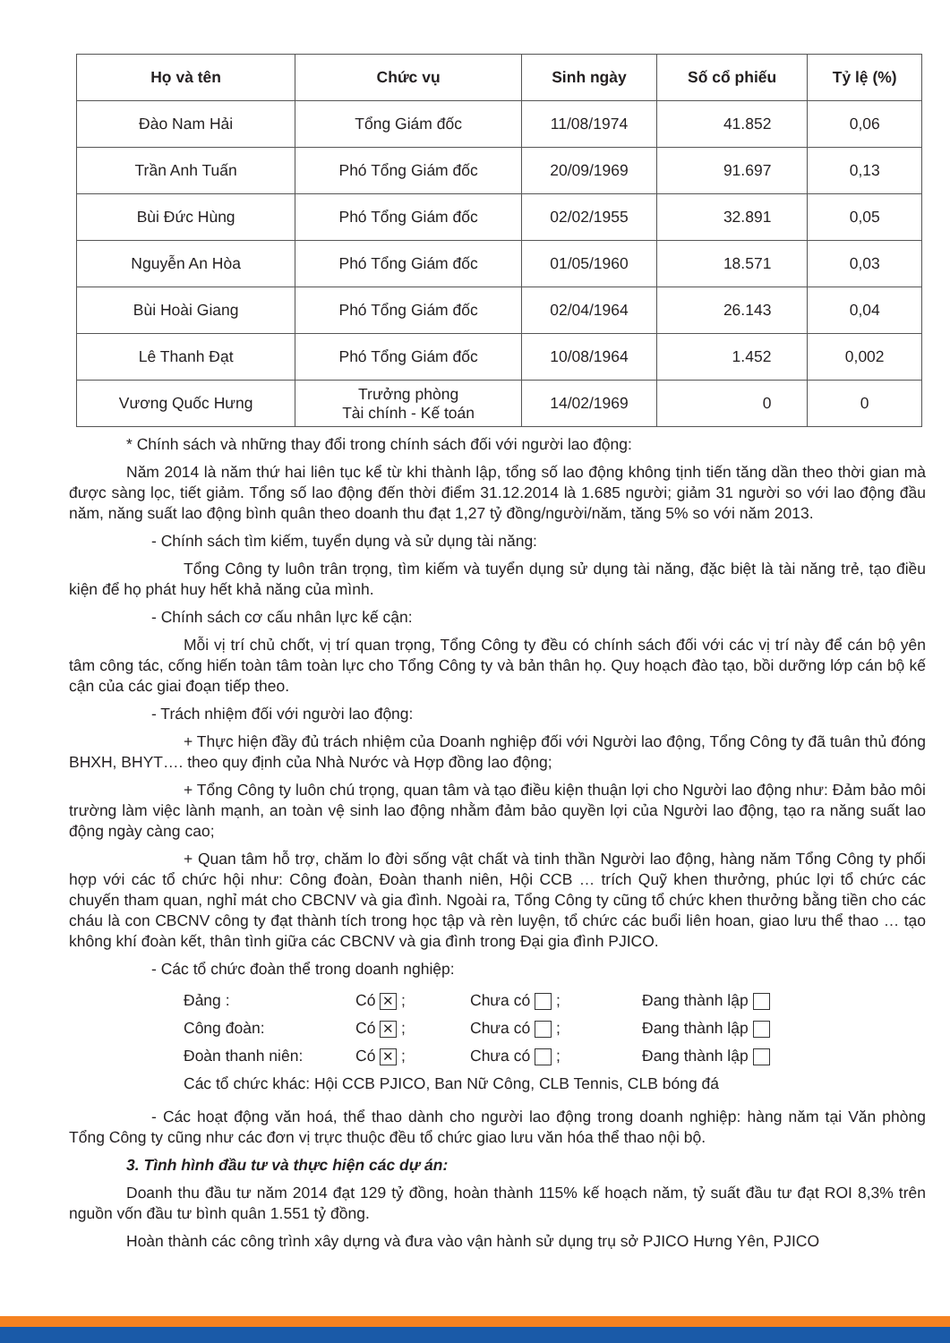| Họ và tên | Chức vụ | Sinh ngày | Số cổ phiếu | Tỷ lệ (%) |
| --- | --- | --- | --- | --- |
| Đào Nam Hải | Tổng Giám đốc | 11/08/1974 | 41.852 | 0,06 |
| Trần Anh Tuấn | Phó Tổng Giám đốc | 20/09/1969 | 91.697 | 0,13 |
| Bùi Đức Hùng | Phó Tổng Giám đốc | 02/02/1955 | 32.891 | 0,05 |
| Nguyễn An Hòa | Phó Tổng Giám đốc | 01/05/1960 | 18.571 | 0,03 |
| Bùi Hoài Giang | Phó Tổng Giám đốc | 02/04/1964 | 26.143 | 0,04 |
| Lê Thanh Đạt | Phó Tổng Giám đốc | 10/08/1964 | 1.452 | 0,002 |
| Vương Quốc Hưng | Trưởng phòng Tài chính - Kế toán | 14/02/1969 | 0 | 0 |
* Chính sách và những thay đổi trong chính sách đối với người lao động:
Năm 2014 là năm thứ hai liên tục kể từ khi thành lập, tổng số lao động không tịnh tiến tăng dần theo thời gian mà được sàng lọc, tiết giảm. Tổng số lao động đến thời điểm 31.12.2014 là 1.685 người; giảm 31 người so với lao động đầu năm, năng suất lao động bình quân theo doanh thu đạt 1,27 tỷ đồng/người/năm, tăng 5% so với năm 2013.
- Chính sách tìm kiếm, tuyển dụng và sử dụng tài năng:
Tổng Công ty luôn trân trọng, tìm kiếm và tuyển dụng sử dụng tài năng, đặc biệt là tài năng trẻ, tạo điều kiện để họ phát huy hết khả năng của mình.
- Chính sách cơ cấu nhân lực kế cận:
Mỗi vị trí chủ chốt, vị trí quan trọng, Tổng Công ty đều có chính sách đối với các vị trí này để cán bộ yên tâm công tác, cống hiến toàn tâm toàn lực cho Tổng Công ty và bản thân họ. Quy hoạch đào tạo, bồi dưỡng lớp cán bộ kế cận của các giai đoạn tiếp theo.
- Trách nhiệm đối với người lao động:
+ Thực hiện đầy đủ trách nhiệm của Doanh nghiệp đối với Người lao động, Tổng Công ty đã tuân thủ đóng BHXH, BHYT…. theo quy định của Nhà Nước và Hợp đồng lao động;
+ Tổng Công ty luôn chú trọng, quan tâm và tạo điều kiện thuận lợi cho Người lao động như: Đảm bảo môi trường làm việc lành mạnh, an toàn vệ sinh lao động nhằm đảm bảo quyền lợi của Người lao động, tạo ra năng suất lao động ngày càng cao;
+ Quan tâm hỗ trợ, chăm lo đời sống vật chất và tinh thần Người lao động, hàng năm Tổng Công ty phối hợp với các tổ chức hội như: Công đoàn, Đoàn thanh niên, Hội CCB … trích Quỹ khen thưởng, phúc lợi tổ chức các chuyến tham quan, nghỉ mát cho CBCNV và gia đình. Ngoài ra, Tổng Công ty cũng tổ chức khen thưởng bằng tiền cho các cháu là con CBCNV công ty đạt thành tích trong học tập và rèn luyện, tổ chức các buổi liên hoan, giao lưu thể thao … tạo không khí đoàn kết, thân tình giữa các CBCNV và gia đình trong Đại gia đình PJICO.
- Các tổ chức đoàn thể trong doanh nghiệp:
Đảng : Có ✕ ; Chưa có ; Đang thành lập
Công đoàn: Có ✕ ; Chưa có ; Đang thành lập
Đoàn thanh niên: Có ✕ ; Chưa có ; Đang thành lập
Các tổ chức khác: Hội CCB PJICO, Ban Nữ Công, CLB Tennis, CLB bóng đá
- Các hoạt động văn hoá, thể thao dành cho người lao động trong doanh nghiệp: hàng năm tại Văn phòng Tổng Công ty cũng như các đơn vị trực thuộc đều tổ chức giao lưu văn hóa thể thao nội bộ.
3. Tình hình đầu tư và thực hiện các dự án:
Doanh thu đầu tư năm 2014 đạt 129 tỷ đồng, hoàn thành 115% kế hoạch năm, tỷ suất đầu tư đạt ROI 8,3% trên nguồn vốn đầu tư bình quân 1.551 tỷ đồng.
Hoàn thành các công trình xây dựng và đưa vào vận hành sử dụng trụ sở PJICO Hưng Yên, PJICO